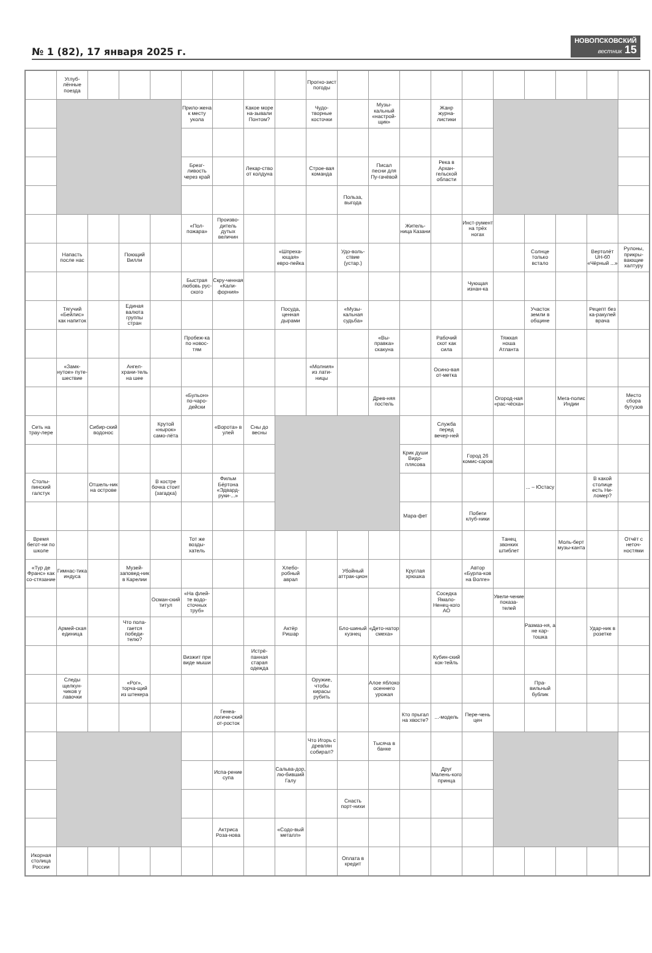№ 1 (82), 17 января 2025 г.
НОВОПСКОВСКИЙ
вестник 15
| | Углуб-лённые поезда | | | | | | | | Прогно-зист погоды | | | | | | | | | | |
| | | | | | Прило-жена к месту укола | | Какое море на-зывали Понтом? | | Чудо-творные косточки | | Музы-кальный «настрой-щик» | | Жанр журна-листики | | | | | | |
| | | | | | Брезг-ливость через край | | Лекар-ство от колдуна | | Строе-вая команда | | Писал песни для Пу-гачёвой | | Река в Архан-гельской области | | | | | | |
| | | | | | | | | | | Польза, выгода | | | | | | | | | |
| | | | | | «Пол-пожара» | Произво-дитель дутых величин | | | | | | Житель-ница Казани | | Инст-румент на трёх ногах | | | | | |
| | Напасть после нас | | Поющий Вилли | | | | | «Шпреха-ющая» евро-пейка | | Удо-воль-ствие (устар.) | | | | | | Солнце только встало | | Вертолёт UH-60 «Чёрный ...» | Рулоны, прикры-вающие халтуру |
| | | | | | Быстрая любовь рус-ского | Скру-ченная «Кали-форния» | | | | | | | | Чующая изнан-ка | | | | | |
| | Тягучий «Бейлис» как напиток | | Единая валюта группы стран | | | | | Посуда, ценная дырами | | «Музы-кальная судьба» | | | | | | Участок земли в общине | | Рецепт без ка-ракулей врача | |
| | | | | | Пробеж-ка по новос-тям | | | | | | «Вы-правка» скакуна | | Рабочий скот как сила | | Тяжкая ноша Атланта | | | | |
| | «Замк-нутое» путе-шествие | | Ангел-храни-тель на шее | | | | | | «Молния» из лати-ницы | | | | Осино-вая от-метка | | | | | | |
| | | | | | «Бульон» по-чаро-дейски | | | | | | Древ-няя постель | | | | Огород-ная «рас-чёска» | | Мега-полис Индии | | Место сбора бутузов |
| Сеть на трау-лере | | Сибир-ский водонос | | Крутой «нырок» само-лёта | | «Ворота» в улей | Сны до весны | | | | | | Служба перед вечер-ней | | | | | | |
| | | | | | | | | | | | | Крик души Видо-плясова | | Город 26 комис-саров | | | | | |
| Столы-пинский галстук | | Отшель-ник на острове | | В костре бочка стоит (загадка) | | Фильм Бёртона «Эдвард-руки-...» | | | | | | | | | | ... – Юстасу | | В какой столице есть Ни-ломер? | |
| | | | | | | | | | | | | Мара-фет | | Побеги клуб-ники | | | | | |
| Время бегот-ни по школе | | | | | Тот же возды-хатель | | | | | | | | | | Танец звонких штиблет | | Моль-берт музы-канта | | Отчёт с неточ-ностями |
| «Тур де Франс» как со-стязание | Гимнас-тика индуса | | Музей-заповед-ник в Карелии | | | | | Хлебо-робный аврал | | Убойный аттрак-цион | | Круглая хрюшка | | Автор «Бурла-ков на Волге» | | | | | |
| | | | | Осман-ский титул | «На флей-те водо-сточных труб» | | | | | | | | Соседка Ямало-Ненец-кого АО | | Увели-чение показа-телей | | | | |
| | Армей-ская единица | | Что пола-гается победи-телю? | | | | | Актёр Ришар | | Бло-шиный кузнец | «Дето-натор смеха» | | | | | Размаз-ня, а не кар-тошка | | Удар-ник в розетке | |
| | | | | | Визжит при виде мыши | | Истрё-панная старая одежда | | | | | | Кубин-ский кок-тейль | | | | | | |
| | Следы щелкун-чиков у лавочки | | «Рог», торча-щий из штекера | | | | | | Оружие, чтобы кирасы рубить | | Алое яблоко осеннего урожая | | | | | Пра-вильный бублик | | | |
| | | | | | | Генеа-логиче-ский от-росток | | | | | | Кто прыгал на хвосте? | ...-модель | Пере-чень цен | | | | | |
| | | | | | | | | | Что Игорь с древлян собирал? | | Тысяча в банке | | | | | | | | |
| | | | | | | Испа-рение супа | | Сальва-дор, лю-бивший Галу | | | | | Друг Малень-кого принца | | | | | | |
| | | | | | | | | | | Снасть порт-нихи | | | | | | | | | |
| | | | | | | Актриса Роза-нова | | «Содо-вый металл» | | | | | | | | | | | |
| Икорная столица России | | | | | | | | | | Оплата в кредит | | | | | | | | | |